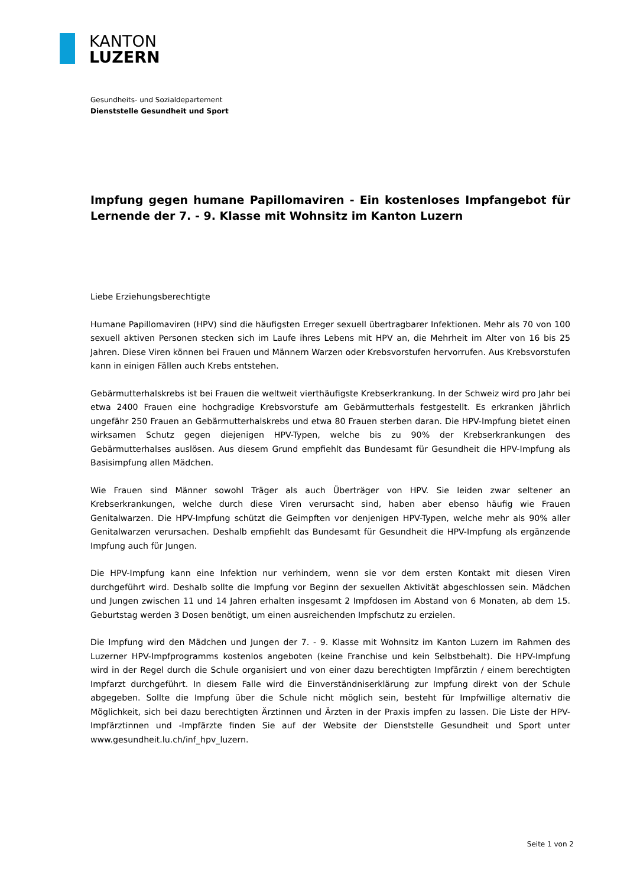KANTON
LUZERN
Gesundheits- und Sozialdepartement
Dienststelle Gesundheit und Sport
Impfung gegen humane Papillomaviren - Ein kostenloses Impfangebot für Lernende der 7. - 9. Klasse mit Wohnsitz im Kanton Luzern
Liebe Erziehungsberechtigte
Humane Papillomaviren (HPV) sind die häufigsten Erreger sexuell übertragbarer Infektionen. Mehr als 70 von 100 sexuell aktiven Personen stecken sich im Laufe ihres Lebens mit HPV an, die Mehrheit im Alter von 16 bis 25 Jahren. Diese Viren können bei Frauen und Männern Warzen oder Krebsvorstufen hervorrufen. Aus Krebsvorstufen kann in einigen Fällen auch Krebs entstehen.
Gebärmutterhalskrebs ist bei Frauen die weltweit vierthäufigste Krebserkrankung. In der Schweiz wird pro Jahr bei etwa 2400 Frauen eine hochgradige Krebsvorstufe am Gebärmutterhals festgestellt. Es erkranken jährlich ungefähr 250 Frauen an Gebärmutterhalskrebs und etwa 80 Frauen sterben daran. Die HPV-Impfung bietet einen wirksamen Schutz gegen diejenigen HPV-Typen, welche bis zu 90% der Krebserkrankungen des Gebärmutterhalses auslösen. Aus diesem Grund empfiehlt das Bundesamt für Gesundheit die HPV-Impfung als Basisimpfung allen Mädchen.
Wie Frauen sind Männer sowohl Träger als auch Überträger von HPV. Sie leiden zwar seltener an Krebserkrankungen, welche durch diese Viren verursacht sind, haben aber ebenso häufig wie Frauen Genitalwarzen. Die HPV-Impfung schützt die Geimpften vor denjenigen HPV-Typen, welche mehr als 90% aller Genitalwarzen verursachen. Deshalb empfiehlt das Bundesamt für Gesundheit die HPV-Impfung als ergänzende Impfung auch für Jungen.
Die HPV-Impfung kann eine Infektion nur verhindern, wenn sie vor dem ersten Kontakt mit diesen Viren durchgeführt wird. Deshalb sollte die Impfung vor Beginn der sexuellen Aktivität abgeschlossen sein. Mädchen und Jungen zwischen 11 und 14 Jahren erhalten insgesamt 2 Impfdosen im Abstand von 6 Monaten, ab dem 15. Geburtstag werden 3 Dosen benötigt, um einen ausreichenden Impfschutz zu erzielen.
Die Impfung wird den Mädchen und Jungen der 7. - 9. Klasse mit Wohnsitz im Kanton Luzern im Rahmen des Luzerner HPV-Impfprogramms kostenlos angeboten (keine Franchise und kein Selbstbehalt). Die HPV-Impfung wird in der Regel durch die Schule organisiert und von einer dazu berechtigten Impfärztin / einem berechtigten Impfarzt durchgeführt. In diesem Falle wird die Einverständniserklärung zur Impfung direkt von der Schule abgegeben. Sollte die Impfung über die Schule nicht möglich sein, besteht für Impfwillige alternativ die Möglichkeit, sich bei dazu berechtigten Ärztinnen und Ärzten in der Praxis impfen zu lassen. Die Liste der HPV-Impfärztinnen und -Impfärzte finden Sie auf der Website der Dienststelle Gesundheit und Sport unter www.gesundheit.lu.ch/inf_hpv_luzern.
Seite 1 von 2